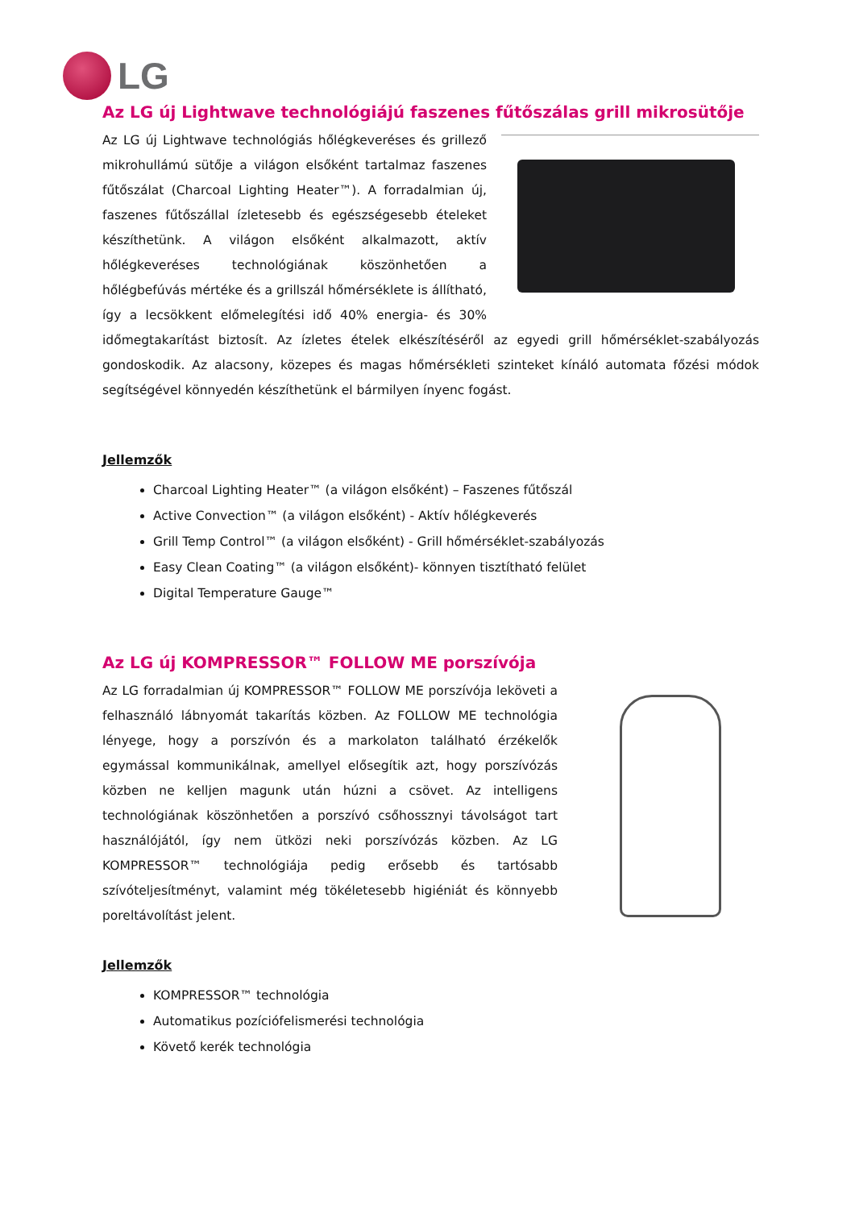LG
Az LG új Lightwave technológiájú faszenes fűtőszálas grill mikrosütője
Az LG új Lightwave technológiás hőlégkeveréses és grillező mikrohullámú sütője a világon elsőként tartalmaz faszenes fűtőszálat (Charcoal Lighting Heater™). A forradalmian új, faszenes fűtőszállal ízletesebb és egészségesebb ételeket készíthetünk. A világon elsőként alkalmazott, aktív hőlégkeveréses technológiának köszönhetően a hőlégbefúvás mértéke és a grillszál hőmérséklete is állítható, így a lecsökkent előmelegítési idő 40% energia- és 30% időmegtakarítást biztosít. Az ízletes ételek elkészítéséről az egyedi grill hőmérséklet-szabályozás gondoskodik. Az alacsony, közepes és magas hőmérsékleti szinteket kínáló automata főzési módok segítségével könnyedén készíthetünk el bármilyen ínyenc fogást.
Jellemzők
Charcoal Lighting Heater™ (a világon elsőként) – Faszenes fűtőszál
Active Convection™ (a világon elsőként) - Aktív hőlégkeverés
Grill Temp Control™ (a világon elsőként) - Grill hőmérséklet-szabályozás
Easy Clean Coating™ (a világon elsőként)- könnyen tisztítható felület
Digital Temperature Gauge™
Az LG új KOMPRESSOR™ FOLLOW ME porszívója
Az LG forradalmian új KOMPRESSOR™ FOLLOW ME porszívója leköveti a felhasználó lábnyomát takarítás közben. Az FOLLOW ME technológia lényege, hogy a porszívón és a markolaton található érzékelők egymással kommunikálnak, amellyel elősegítik azt, hogy porszívózás közben ne kelljen magunk után húzni a csövet. Az intelligens technológiának köszönhetően a porszívó csőhossznyi távolságot tart használójától, így nem ütközi neki porszívózás közben. Az LG KOMPRESSOR™ technológiája pedig erősebb és tartósabb szívóteljesítményt, valamint még tökéletesebb higiéniát és könnyebb poreltávolítást jelent.
Jellemzők
KOMPRESSOR™ technológia
Automatikus pozíciófelismerési technológia
Követő kerék technológia